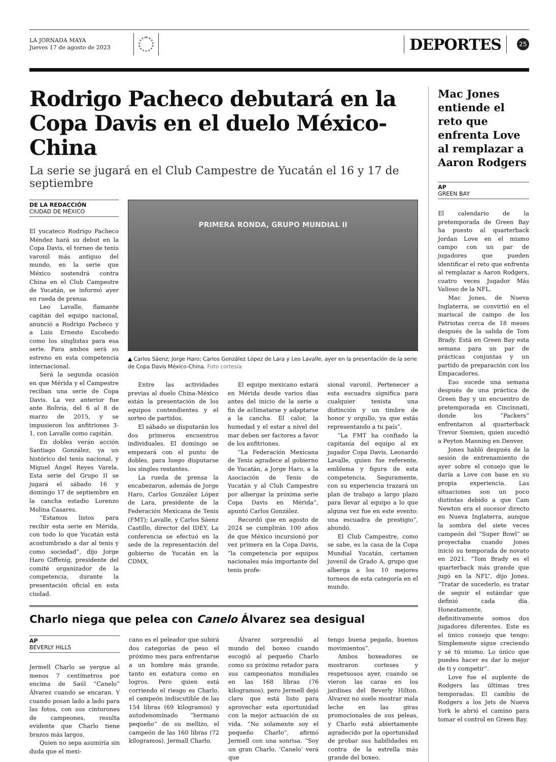LA JORNADA MAYA
Jueves 17 de agosto de 2023
DEPORTES
25
Rodrigo Pacheco debutará en la Copa Davis en el duelo México-China
La serie se jugará en el Club Campestre de Yucatán el 16 y 17 de septiembre
DE LA REDACCIÓN
CIUDAD DE MÉXICO
El yucateco Rodrigo Pacheco Méndez hará su debut en la Copa Davis, el torneo de tenis varonil más antiguo del mundo, en la serie que México sostendrá contra China en el Club Campestre de Yucatán, se informó ayer en rueda de prensa.
Leo Lavalle, flamante capitán del equipo nacional, anunció a Rodrigo Pacheco y a Luis Ernesto Escobedo como los singlistas para esa serie. Para ambos será su estreno en esta competencia internacional.
Será la segunda ocasión en que Mérida y el Campestre reciban una serie de Copa Davis. La vez anterior fue ante Bolivia, del 6 al 8 de marzo de 2015, y se impusieron los anfitriones 3-1, con Lavalle como capitán.
En dobles verán acción Santiago González, ya un histórico del tenis nacional, y Miguel Ángel Reyes Varela. Esta serie del Grupo II se jugará el sábado 16 y domingo 17 de septiembre en la cancha estadio Lorenzo Molina Casares.
“Estamos listos para recibir esta serie en Mérida, con todo lo que Yucatán está acostumbrado a dar al tenis y como sociedad”, dijo Jorge Haro Giffenig, presidente del comité organizador de la competencia, durante la presentación oficial en esta ciudad.
PRIMERA RONDA, GRUPO MUNDIAL II
▲ Carlos Sáenz; Jorge Haro; Carlos González López de Lara y Leo Lavalle, ayer en la presentación de la serie de Copa Davis México-China. Foto cortesía
Entre las actividades previas al duelo China-México están la presentación de los equipos contendientes y el sorteo de partidos.
El sábado se disputarán los dos primeros encuentros individuales. El domingo se empezará con el punto de dobles, para luego disputarse los singles restantes.
La rueda de prensa la encabezaron, además de Jorge Haro, Carlos González López de Lara, presidente de la Federación Mexicana de Tenis (FMT); Lavalle, y Carlos Sáenz Castillo, director del IDEY. La conferencia se efectuó en la sede de la representación del gobierno de Yucatán en la CDMX.
El equipo mexicano estará en Mérida desde varios días antes del inicio de la serie a fin de aclimatarse y adaptarse a la cancha. El calor, la humedad y el estar a nivel del mar deben ser factores a favor de los anfitriones.
“La Federación Mexicana de Tenis agradece al gobierno de Yucatán, a Jorge Haro, a la Asociación de Tenis de Yucatán y al Club Campestre por albergar la próxima serie Copa Davis en Mérida”, apuntó Carlos González.
Recordó que en agosto de 2024 se cumplirán 100 años de que México incursionó por vez primera en la Copa Davis, “la competencia por equipos nacionales más importante del tenis profe-
sional varonil. Pertenecer a esta escuadra significa para cualquier tenista una distinción y un timbre de honor y orgullo, ya que estás representando a tu país”.
“La FMT ha confiado la capitanía del equipo al ex jugador Copa Davis, Leonardo Lavalle, quien fue referente, emblema y figura de esta competencia. Seguramente, con su experiencia trazará un plan de trabajo a largo plazo para llevar al equipo a lo que alguna vez fue en este evento: una escuadra de prestigio”, abundó.
El Club Campestre, como se sabe, es la casa de la Copa Mundial Yucatán, certamen juvenil de Grado A, grupo que alberga a los 10 mejores torneos de esta categoría en el mundo.
Charlo niega que pelea con Canelo Álvarez sea desigual
AP
BEVERLY HILLS
Jermell Charlo se yergue al menos 7 centímetros por encima de Saúl “Canelo” Álvarez cuando se encaran. Y cuando posan lado a lado para las fotos, con sus cinturones de campeones, resulta evidente que Charlo tiene brazos más largos.
Quien no sepa asumiría sin duda que el mexi-
cano es el peleador que subirá dos categorías de peso el próximo mes para enfrentarse a un hombre más grande, tanto en estatura como en logros. Pero quien está corriendo el riesgo es Charlo, el campeón indiscutible de las 154 libras (69 kilogramos) y autodenominado “hermano pequeño” de su mellizo, el campeón de las 160 libras (72 kilogramos), Jermall Charlo.
Álvarez sorprendió al mundo del boxeo cuando escogió al pequeño Charlo como su próximo retador para sus campeonatos mundiales en las 168 libras (76 kilogramos), pero Jermell dejó claro que está listo para aprovechar esta oportunidad con la mejor actuación de su vida. “No solamente soy el pequeño Charlo”, afirmó Jermell con una sonrisa. “Soy un gran Charlo. ‘Canelo’ verá que
tengo buena pegada, buenos movimientos”.
Ambos boxeadores se mostraron corteses y respetuosos ayer, cuando se vieron las caras en los jardines del Beverly Hilton. Álvarez no suele mostrar mala leche en las giras promocionales de sus peleas, y Charlo está abiertamente agradecido por la oportunidad de probar sus habilidades en contra de la estrella más grande del boxeo.
Mac Jones entiende el reto que enfrenta Love al remplazar a Aaron Rodgers
AP
GREEN BAY
El calendario de la pretemporada de Green Bay ha puesto al quarterback Jordan Love en el mismo campo con un par de jugadores que pueden identificar el reto que enfrenta al remplazar a Aaron Rodgers, cuatro veces Jugador Más Valioso de la NFL.
Mac Jones, de Nueva Inglaterra, se convirtió en el mariscal de campo de los Patriotas cerca de 18 meses después de la salida de Tom Brady. Está en Green Bay esta semana para un par de prácticas conjuntas y un partido de preparación con los Empacadores.
Eso sucede una semana después de una práctica de Green Bay y un encuentro de pretemporada en Cincinnati, donde los “Packers” enfrentaron al quarterback Trevor Siemien, quien sucedió a Peyton Manning en Denver.
Jones habló después de la sesión de entrenamiento de ayer sobre el consejo que le daría a Love con base en su propia experiencia. Las situaciones son un poco distintas debido a que Cam Newton era el sucesor directo en Nueva Inglaterra, aunque la sombra del siete veces campeón del “Super Bowl” se proyectaba cuando Jones inició su temporada de novato en 2021. “Tom Brady es el quarterback más grande que jugó en la NFL”, dijo Jones. “Tratar de sucederlo, es tratar de seguir el estándar que definió cada día. Honestamente, definitivamente somos dos jugadores diferentes. Este es el único consejo que tengo: Simplemente sigue creciendo y sé tú mismo. Lo único que puedes hacer es dar lo mejor de ti y competir”.
Love fue el suplente de Rodgers las últimas tres temporadas. El cambio de Rodgers a los Jets de Nueva York le abrió el camino para tomar el control en Green Bay.